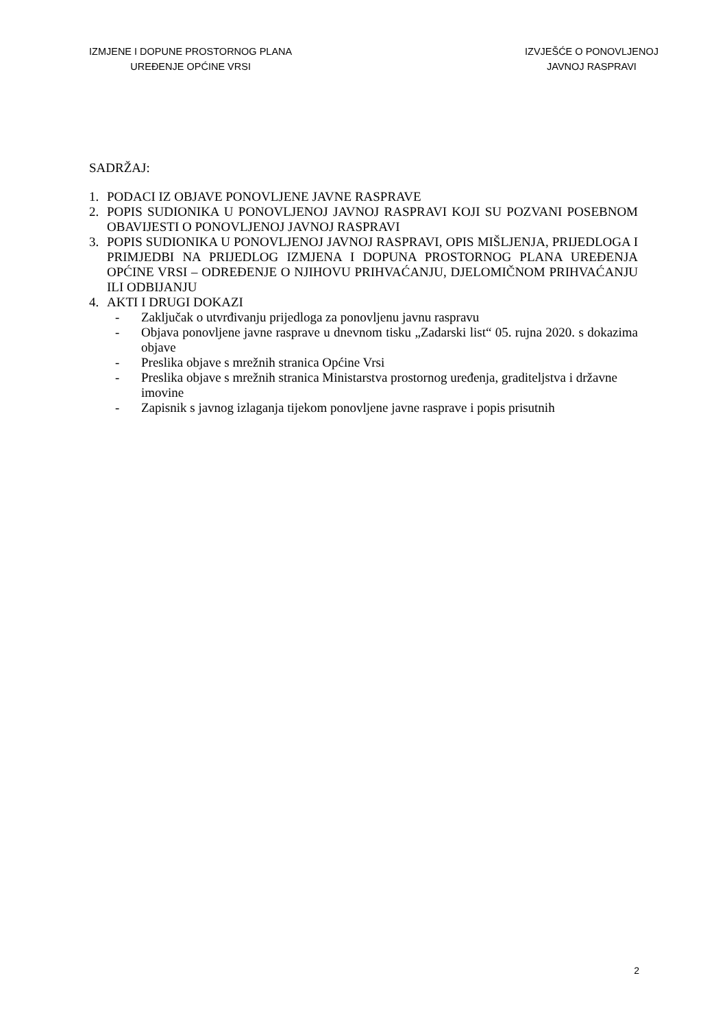IZMJENE I DOPUNE PROSTORNOG PLANA
UREĐENJE OPĆINE VRSI
IZVJEŠĆE O PONOVLJENOJ
JAVNOJ RASPRAVI
SADRŽAJ:
1. PODACI IZ OBJAVE PONOVLJENE JAVNE RASPRAVE
2. POPIS SUDIONIKA U PONOVLJENOJ JAVNOJ RASPRAVI KOJI SU POZVANI POSEBNOM OBAVIJESTI O PONOVLJENOJ JAVNOJ RASPRAVI
3. POPIS SUDIONIKA U PONOVLJENOJ JAVNOJ RASPRAVI, OPIS MIŠLJENJA, PRIJEDLOGA I PRIMJEDBI NA PRIJEDLOG IZMJENA I DOPUNA PROSTORNOG PLANA UREĐENJA OPĆINE VRSI – ODREĐENJE O NJIHOVU PRIHVAĆANJU, DJELOMIČNOM PRIHVAĆANJU ILI ODBIJANJU
4. AKTI I DRUGI DOKAZI
- Zaključak o utvrđivanju prijedloga za ponovljenu javnu raspravu
- Objava ponovljene javne rasprave u dnevnom tisku „Zadarski list“ 05. rujna 2020. s dokazima objave
- Preslika objave s mrežnih stranica Općine Vrsi
- Preslika objave s mrežnih stranica Ministarstva prostornog uređenja, graditeljstva i državne imovine
- Zapisnik s javnog izlaganja tijekom ponovljene javne rasprave i popis prisutnih
2